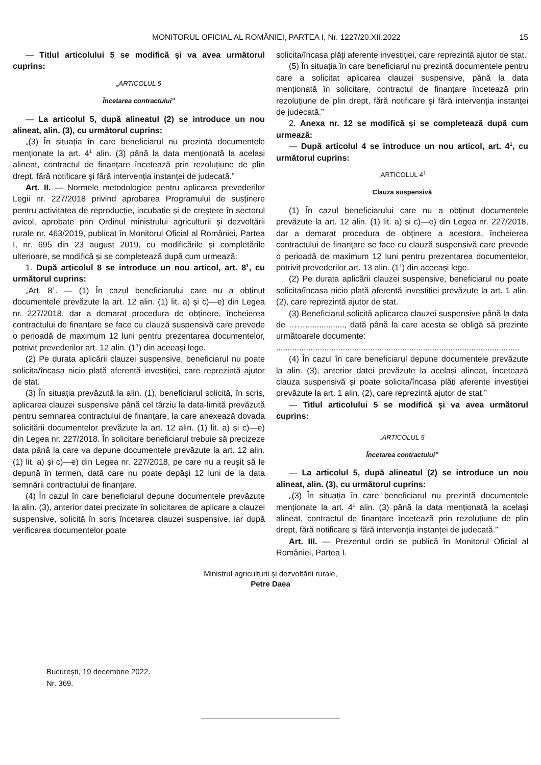MONITORUL OFICIAL AL ROMÂNIEI, PARTEA I, Nr. 1227/20.XII.2022 15
— Titlul articolului 5 se modifică și va avea următorul cuprins:
„ARTICOLUL 5
Încetarea contractului”
— La articolul 5, după alineatul (2) se introduce un nou alineat, alin. (3), cu următorul cuprins:
„(3) În situația în care beneficiarul nu prezintă documentele menționate la art. 4<sup>1</sup> alin. (3) până la data menționată la același alineat, contractul de finanțare încetează prin rezoluțiune de plin drept, fără notificare și fără intervenția instanței de judecată.”
Art. II. — Normele metodologice pentru aplicarea prevederilor Legii nr. 227/2018 privind aprobarea Programului de susținere pentru activitatea de reproducție, incubație și de creștere în sectorul avicol, aprobate prin Ordinul ministrului agriculturii și dezvoltării rurale nr. 463/2019, publicat în Monitorul Oficial al României, Partea I, nr. 695 din 23 august 2019, cu modificările și completările ulterioare, se modifică și se completează după cum urmează:
1. După articolul 8 se introduce un nou articol, art. 8<sup>1</sup>, cu următorul cuprins:
„Art. 8<sup>1</sup>. — (1) În cazul beneficiarului care nu a obținut documentele prevăzute la art. 12 alin. (1) lit. a) și c)—e) din Legea nr. 227/2018, dar a demarat procedura de obținere, încheierea contractului de finanțare se face cu clauză suspensivă care prevede o perioadă de maximum 12 luni pentru prezentarea documentelor, potrivit prevederilor art. 12 alin. (1<sup>1</sup>) din aceeași lege.
(2) Pe durata aplicării clauzei suspensive, beneficiarul nu poate solicita/încasa nicio plată aferentă investiției, care reprezintă ajutor de stat.
(3) În situația prevăzută la alin. (1), beneficiarul solicită, în scris, aplicarea clauzei suspensive până cel târziu la data-limită prevăzută pentru semnarea contractului de finanțare, la care anexează dovada solicitării documentelor prevăzute la art. 12 alin. (1) lit. a) și c)—e) din Legea nr. 227/2018. În solicitare beneficiarul trebuie să precizeze data până la care va depune documentele prevăzute la art. 12 alin. (1) lit. a) și c)—e) din Legea nr. 227/2018, pe care nu a reușit să le depună în termen, dată care nu poate depăși 12 luni de la data semnării contractului de finanțare.
(4) În cazul în care beneficiarul depune documentele prevăzute la alin. (3), anterior datei precizate în solicitarea de aplicare a clauzei suspensive, solicită în scris încetarea clauzei suspensive, iar după verificarea documentelor poate
solicita/încasa plăți aferente investiției, care reprezintă ajutor de stat.
(5) În situația în care beneficiarul nu prezintă documentele pentru care a solicitat aplicarea clauzei suspensive, până la data menționată în solicitare, contractul de finanțare încetează prin rezoluțiune de plin drept, fără notificare și fără intervenția instanței de judecată.”
2. Anexa nr. 12 se modifică și se completează după cum urmează:
— După articolul 4 se introduce un nou articol, art. 4<sup>1</sup>, cu următorul cuprins:
„ARTICOLUL 4<sup>1</sup>
Clauza suspensivă
(1) În cazul beneficiarului care nu a obținut documentele prevăzute la art. 12 alin. (1) lit. a) și c)—e) din Legea nr. 227/2018, dar a demarat procedura de obținere a acestora, încheierea contractului de finanțare se face cu clauză suspensivă care prevede o perioadă de maximum 12 luni pentru prezentarea documentelor, potrivit prevederilor art. 13 alin. (1<sup>1</sup>) din aceeași lege.
(2) Pe durata aplicării clauzei suspensive, beneficiarul nu poate solicita/încasa nicio plată aferentă investiției prevăzute la art. 1 alin. (2), care reprezintă ajutor de stat.
(3) Beneficiarul solicită aplicarea clauzei suspensive până la data de ……................., dată până la care acesta se obligă să prezinte următoarele documente:
..........................................................................................................
(4) În cazul în care beneficiarul depune documentele prevăzute la alin. (3), anterior datei prevăzute la același alineat, încetează clauza suspensivă și poate solicita/încasa plăți aferente investiției prevăzute la art. 1 alin. (2), care reprezintă ajutor de stat.”
— Titlul articolului 5 se modifică și va avea următorul cuprins:
„ARTICOLUL 5
Încetarea contractului”
— La articolul 5, după alineatul (2) se introduce un nou alineat, alin. (3), cu următorul cuprins:
„(3) În situația în care beneficiarul nu prezintă documentele menționate la art. 4<sup>1</sup> alin. (3) până la data menționată la același alineat, contractul de finanțare încetează prin rezoluțiune de plin drept, fără notificare și fără intervenția instanței de judecată.”
Art. III. — Prezentul ordin se publică în Monitorul Oficial al României, Partea I.
Ministrul agriculturii și dezvoltării rurale,
Petre Daea
București, 19 decembrie 2022.
Nr. 369.